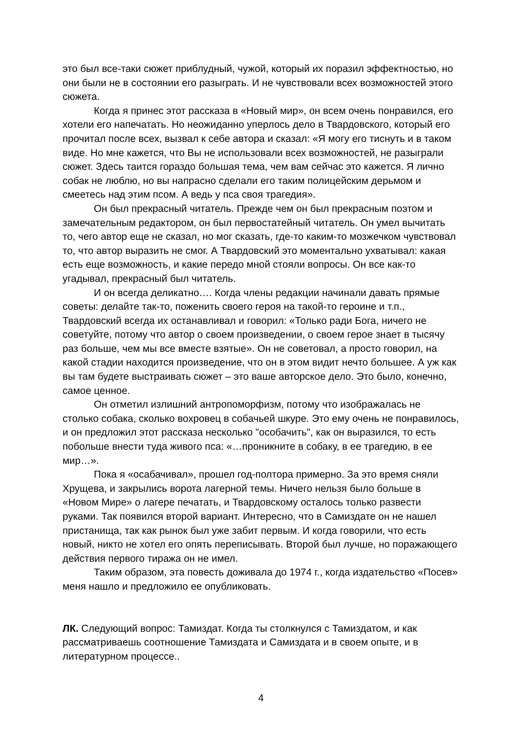это был все-таки сюжет приблудный, чужой, который их поразил эффектностью, но они были не в состоянии его разыграть. И не чувствовали всех возможностей этого сюжета.
Когда я принес этот рассказа в «Новый мир», он всем очень понравился, его хотели его напечатать. Но неожиданно уперлось дело в Твардовского, который его прочитал после всех, вызвал к себе автора и сказал: «Я могу его тиснуть и в таком виде. Но мне кажется, что Вы не использовали всех возможностей, не разыграли сюжет. Здесь таится гораздо большая тема, чем вам сейчас это кажется. Я лично собак не люблю, но вы напрасно сделали его таким полицейским дерьмом и смеетесь над этим псом. А ведь у пса своя трагедия».
Он был прекрасный читатель. Прежде чем он был прекрасным поэтом и замечательным редактором, он был первостатейный читатель. Он умел вычитать то, чего автор еще не сказал, но мог сказать, где-то каким-то мозжечком чувствовал то, что автор выразить не смог. А Твардовский это моментально ухватывал: какая есть еще возможность, и какие передо мной стояли вопросы. Он все как-то угадывал, прекрасный был читатель.
И он всегда деликатно…. Когда члены редакции начинали давать прямые советы: делайте так-то, поженить своего героя на такой-то героине и т.п., Твардовский всегда их останавливал и говорил: «Только ради Бога, ничего не советуйте, потому что автор о своем произведении, о своем герое знает в тысячу раз больше, чем мы все вместе взятые». Он не советовал, а просто говорил, на какой стадии находится произведение, что он в этом видит нечто большее. А уж как вы там будете выстраивать сюжет – это ваше авторское дело. Это было, конечно, самое ценное.
Он отметил излишний антропоморфизм, потому что изображалась не столько собака, сколько вохровец в собачьей шкуре. Это ему очень не понравилось, и он предложил этот рассказа несколько "особачить", как он выразился, то есть побольше внести туда живого пса: «…проникните в собаку, в ее трагедию, в ее мир…».
Пока я «осабачивал», прошел год-полтора примерно. За это время сняли Хрущева, и закрылись ворота лагерной темы. Ничего нельзя было больше в «Новом Мире» о лагере печатать, и Твардовскому осталось только развести руками. Так появился второй вариант. Интересно, что в Самиздате он не нашел пристанища, так как рынок был уже забит первым. И когда говорили, что есть новый, никто не хотел его опять переписывать. Второй был лучше, но поражающего действия первого тиража он не имел.
Таким образом, эта повесть доживала до 1974 г., когда издательство «Посев» меня нашло и предложило ее опубликовать.
ЛК. Следующий вопрос: Тамиздат. Когда ты столкнулся с Тамиздатом, и как рассматриваешь соотношение Тамиздата и Самиздата и в своем опыте, и в литературном процессе..
4